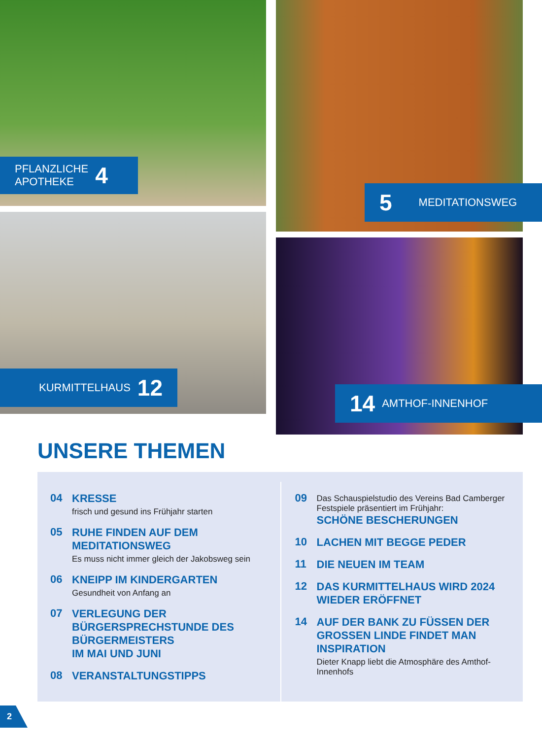PFLANZLICHE
APOTHEKE 4
KURMITTELHAUS 12
5 MEDITATIONSWEG
14 AMTHOF-INNENHOF
UNSERE THEMEN
04
KRESSE
frisch und gesund ins Frühjahr starten
05
RUHE FINDEN AUF DEM
MEDITATIONSWEG
Es muss nicht immer gleich der Jakobsweg sein
06
KNEIPP IM KINDERGARTEN
Gesundheit von Anfang an
07
VERLEGUNG DER
BÜRGERSPRECHSTUNDE DES
BÜRGERMEISTERS
IM MAI UND JUNI
08
VERANSTALTUNGSTIPPS
09
Das Schauspielstudio des Vereins Bad Camberger
Festspiele präsentiert im Frühjahr:
SCHÖNE BESCHERUNGEN
10
LACHEN MIT BEGGE PEDER
11
DIE NEUEN IM TEAM
12
DAS KURMITTELHAUS WIRD 2024
WIEDER ERÖFFNET
14
AUF DER BANK ZU FÜSSEN DER
GROSSEN LINDE FINDET MAN
INSPIRATION
Dieter Knapp liebt die Atmosphäre des Amthof-Innenhofs
2